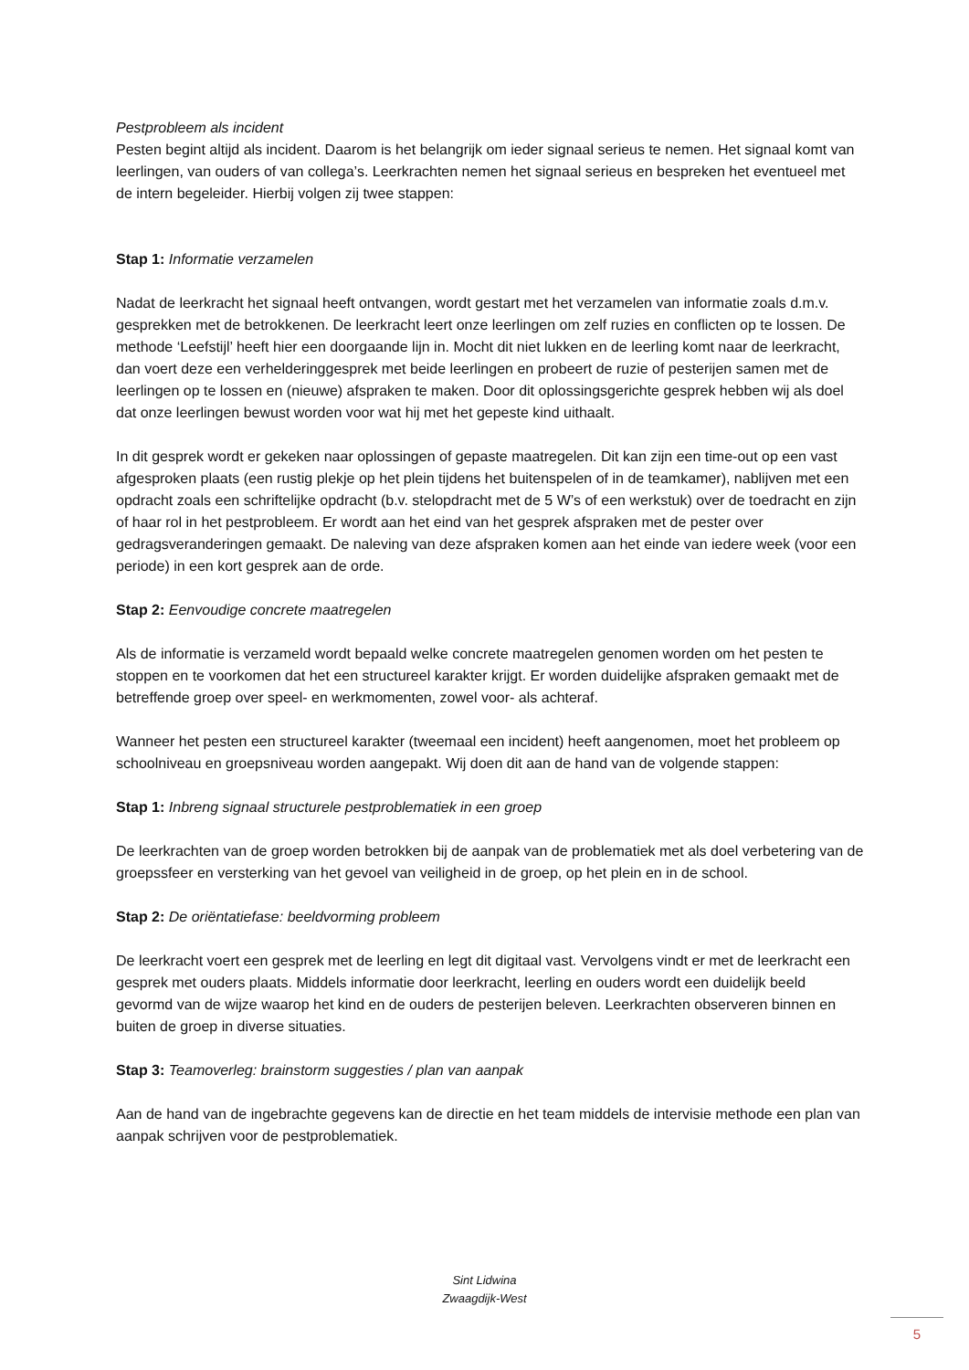Pestprobleem als incident
Pesten begint altijd als incident. Daarom is het belangrijk om ieder signaal serieus te nemen. Het signaal komt van leerlingen, van ouders of van collega’s. Leerkrachten nemen het signaal serieus en bespreken het eventueel met de intern begeleider. Hierbij volgen zij twee stappen:
Stap 1: Informatie verzamelen
Nadat de leerkracht het signaal heeft ontvangen, wordt gestart met het verzamelen van informatie zoals d.m.v. gesprekken met de betrokkenen. De leerkracht leert onze leerlingen om zelf ruzies en conflicten op te lossen. De methode ‘Leefstijl’ heeft hier een doorgaande lijn in. Mocht dit niet lukken en de leerling komt naar de leerkracht, dan voert deze een verhelderinggesprek met beide leerlingen en probeert de ruzie of pesterijen samen met de leerlingen op te lossen en (nieuwe) afspraken te maken. Door dit oplossingsgerichte gesprek hebben wij als doel dat onze leerlingen bewust worden voor wat hij met het gepeste kind uithaalt.
In dit gesprek wordt er gekeken naar oplossingen of gepaste maatregelen. Dit kan zijn een time-out op een vast afgesproken plaats (een rustig plekje op het plein tijdens het buitenspelen of in de teamkamer), nablijven met een opdracht zoals een schriftelijke opdracht (b.v. stelopdracht met de 5 W’s of een werkstuk) over de toedracht en zijn of haar rol in het pestprobleem. Er wordt aan het eind van het gesprek afspraken met de pester over gedragsveranderingen gemaakt. De naleving van deze afspraken komen aan het einde van iedere week (voor een periode) in een kort gesprek aan de orde.
Stap 2: Eenvoudige concrete maatregelen
Als de informatie is verzameld wordt bepaald welke concrete maatregelen genomen worden om het pesten te stoppen en te voorkomen dat het een structureel karakter krijgt. Er worden duidelijke afspraken gemaakt met de betreffende groep over speel- en werkmomenten, zowel voor- als achteraf.
Wanneer het pesten een structureel karakter (tweemaal een incident) heeft aangenomen, moet het probleem op schoolniveau en groepsniveau worden aangepakt. Wij doen dit aan de hand van de volgende stappen:
Stap 1: Inbreng signaal structurele pestproblematiek in een groep
De leerkrachten van de groep worden betrokken bij de aanpak van de problematiek met als doel verbetering van de groepssfeer en versterking van het gevoel van veiligheid in de groep, op het plein en in de school.
Stap 2: De oriëntatiefase: beeldvorming probleem
De leerkracht voert een gesprek met de leerling en legt dit digitaal vast. Vervolgens vindt er met de leerkracht een gesprek met ouders plaats. Middels informatie door leerkracht, leerling en ouders wordt een duidelijk beeld gevormd van de wijze waarop het kind en de ouders de pesterijen beleven. Leerkrachten observeren binnen en buiten de groep in diverse situaties.
Stap 3: Teamoverleg: brainstorm suggesties / plan van aanpak
Aan de hand van de ingebrachte gegevens kan de directie en het team middels de intervisie methode een plan van aanpak schrijven voor de pestproblematiek.
Sint Lidwina
Zwaagdijk-West
5